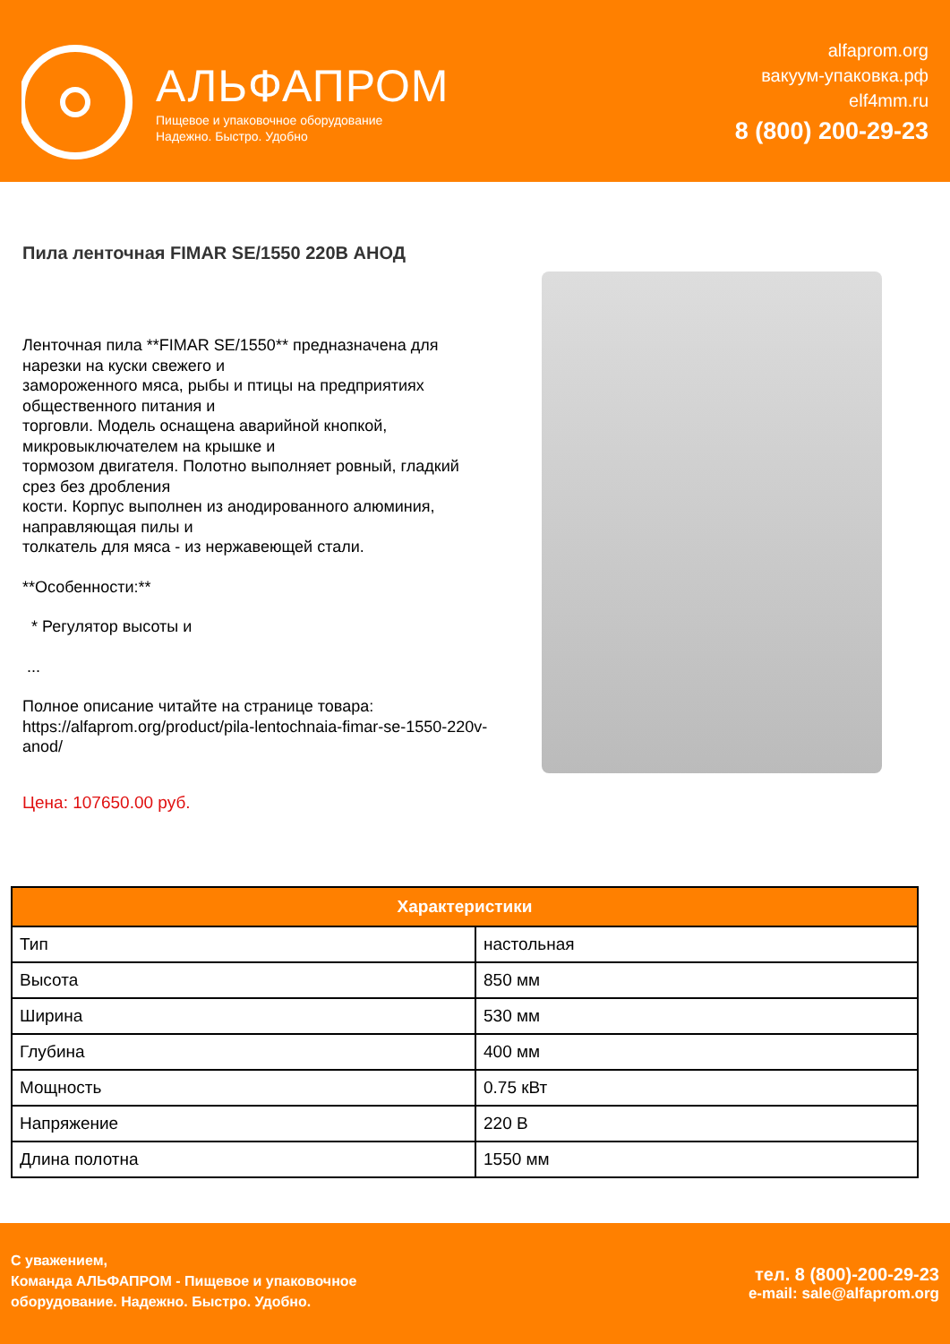АЛЬФАПРОМ
Пищевое и упаковочное оборудование
Надежно. Быстро. Удобно
alfaprom.org
вакуум-упаковка.рф
elf4mm.ru
8 (800) 200-29-23
Пила ленточная FIMAR SE/1550 220В АНОД
Ленточная пила **FIMAR SE/1550** предназначена для нарезки на куски свежего и
замороженного мяса, рыбы и птицы на предприятиях общественного питания и
торговли. Модель оснащена аварийной кнопкой, микровыключателем на крышке и
тормозом двигателя. Полотно выполняет ровный, гладкий срез без дробления
кости. Корпус выполнен из анодированного алюминия, направляющая пилы и
толкатель для мяса - из нержавеющей стали.
**Особенности:**
* Регулятор высоты и
...
Полное описание читайте на странице товара: https://alfaprom.org/product/pila-lentochnaia-fimar-se-1550-220v-anod/
Цена: 107650.00 руб.
| Характеристики | |
| --- | --- |
| Тип | настольная |
| Высота | 850 мм |
| Ширина | 530 мм |
| Глубина | 400 мм |
| Мощность | 0.75 кВт |
| Напряжение | 220 В |
| Длина полотна | 1550 мм |
С уважением,
Команда АЛЬФАПРОМ - Пищевое и упаковочное
оборудование. Надежно. Быстро. Удобно.
тел. 8 (800)-200-29-23
e-mail: sale@alfaprom.org